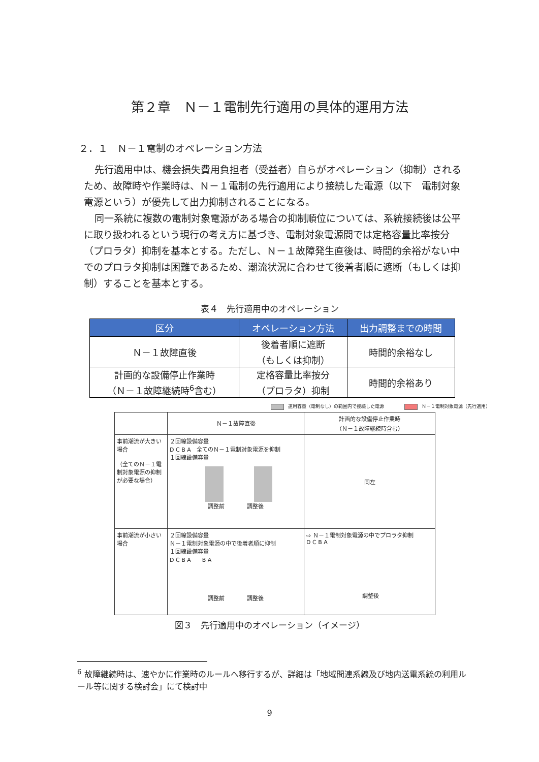第２章　Ｎ－１電制先行適用の具体的運用方法
２．１　Ｎ－１電制のオペレーション方法
先行適用中は、機会損失費用負担者（受益者）自らがオペレーション（抑制）されるため、故障時や作業時は、Ｎ－１電制の先行適用により接続した電源（以下　電制対象電源という）が優先して出力抑制されることになる。
同一系統に複数の電制対象電源がある場合の抑制順位については、系統接続後は公平に取り扱われるという現行の考え方に基づき、電制対象電源間では定格容量比率按分（プロラタ）抑制を基本とする。ただし、Ｎ－１故障発生直後は、時間的余裕がない中でのプロラタ抑制は困難であるため、潮流状況に合わせて後着者順に遮断（もしくは抑制）することを基本とする。
表４　先行適用中のオペレーション
| 区分 | オペレーション方法 | 出力調整までの時間 |
| --- | --- | --- |
| Ｎ－１故障直後 | 後着者順に遮断 （もしくは抑制） | 時間的余裕なし |
| 計画的な設備停止作業時 （Ｎ－１故障継続時<sup>6</sup>含む） | 定格容量比率按分 （プロラタ）抑制 | 時間的余裕あり |
運用容量（電制なし）の範囲内で接続した電源 Ｎ－１電制対象電源（先行適用）
| | Ｎ－１故障直後 | 計画的な設備停止作業時 （Ｎ－１故障継続時含む） |
| 事前潮流が大きい場合 （全てのＮ－１電制対象電源の抑制が必要な場合） | ２回線設備容量 D C B A 全てのＮ－１電制対象電源を抑制 １回線設備容量 調整前 調整後 | 同左 |
| 事前潮流が小さい場合 | ２回線設備容量 Ｎ－１電制対象電源の中で後着者順に抑制 １回線設備容量 D C B A B A 調整前 調整後 | ⇨ Ｎ－１電制対象電源の中でプロラタ抑制 D C B A 調整後 |
図３　先行適用中のオペレーション（イメージ）
<sup>6</sup> 故障継続時は、速やかに作業時のルールへ移行するが、詳細は「地域間連系線及び地内送電系統の利用ルール等に関する検討会」にて検討中
9